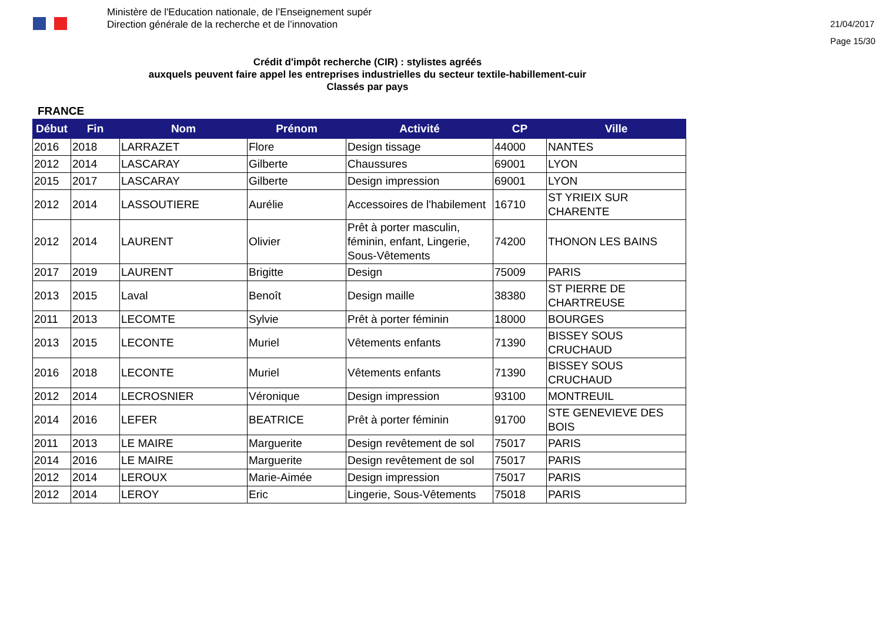Ministère de l'Education nationale, de l’Enseignement supér
Direction générale de la recherche et de l’innovation
21/04/2017
Page 15/30
Crédit d'impôt recherche (CIR) : stylistes agréés
auxquels peuvent faire appel les entreprises industrielles du secteur textile-habillement-cuir
Classés par pays
FRANCE
| Début | Fin | Nom | Prénom | Activité | CP | Ville |
| --- | --- | --- | --- | --- | --- | --- |
| 2016 | 2018 | LARRAZET | Flore | Design tissage | 44000 | NANTES |
| 2012 | 2014 | LASCARAY | Gilberte | Chaussures | 69001 | LYON |
| 2015 | 2017 | LASCARAY | Gilberte | Design impression | 69001 | LYON |
| 2012 | 2014 | LASSOUTIERE | Aurélie | Accessoires de l'habilement | 16710 | ST YRIEIX SUR CHARENTE |
| 2012 | 2014 | LAURENT | Olivier | Prêt à porter masculin, féminin, enfant, Lingerie, Sous-Vêtements | 74200 | THONON LES BAINS |
| 2017 | 2019 | LAURENT | Brigitte | Design | 75009 | PARIS |
| 2013 | 2015 | Laval | Benoît | Design maille | 38380 | ST PIERRE DE CHARTREUSE |
| 2011 | 2013 | LECOMTE | Sylvie | Prêt à porter féminin | 18000 | BOURGES |
| 2013 | 2015 | LECONTE | Muriel | Vêtements enfants | 71390 | BISSEY SOUS CRUCHAUD |
| 2016 | 2018 | LECONTE | Muriel | Vêtements enfants | 71390 | BISSEY SOUS CRUCHAUD |
| 2012 | 2014 | LECROSNIER | Véronique | Design impression | 93100 | MONTREUIL |
| 2014 | 2016 | LEFER | BEATRICE | Prêt à porter féminin | 91700 | STE GENEVIEVE DES BOIS |
| 2011 | 2013 | LE MAIRE | Marguerite | Design revêtement de sol | 75017 | PARIS |
| 2014 | 2016 | LE MAIRE | Marguerite | Design revêtement de sol | 75017 | PARIS |
| 2012 | 2014 | LEROUX | Marie-Aimée | Design impression | 75017 | PARIS |
| 2012 | 2014 | LEROY | Eric | Lingerie, Sous-Vêtements | 75018 | PARIS |